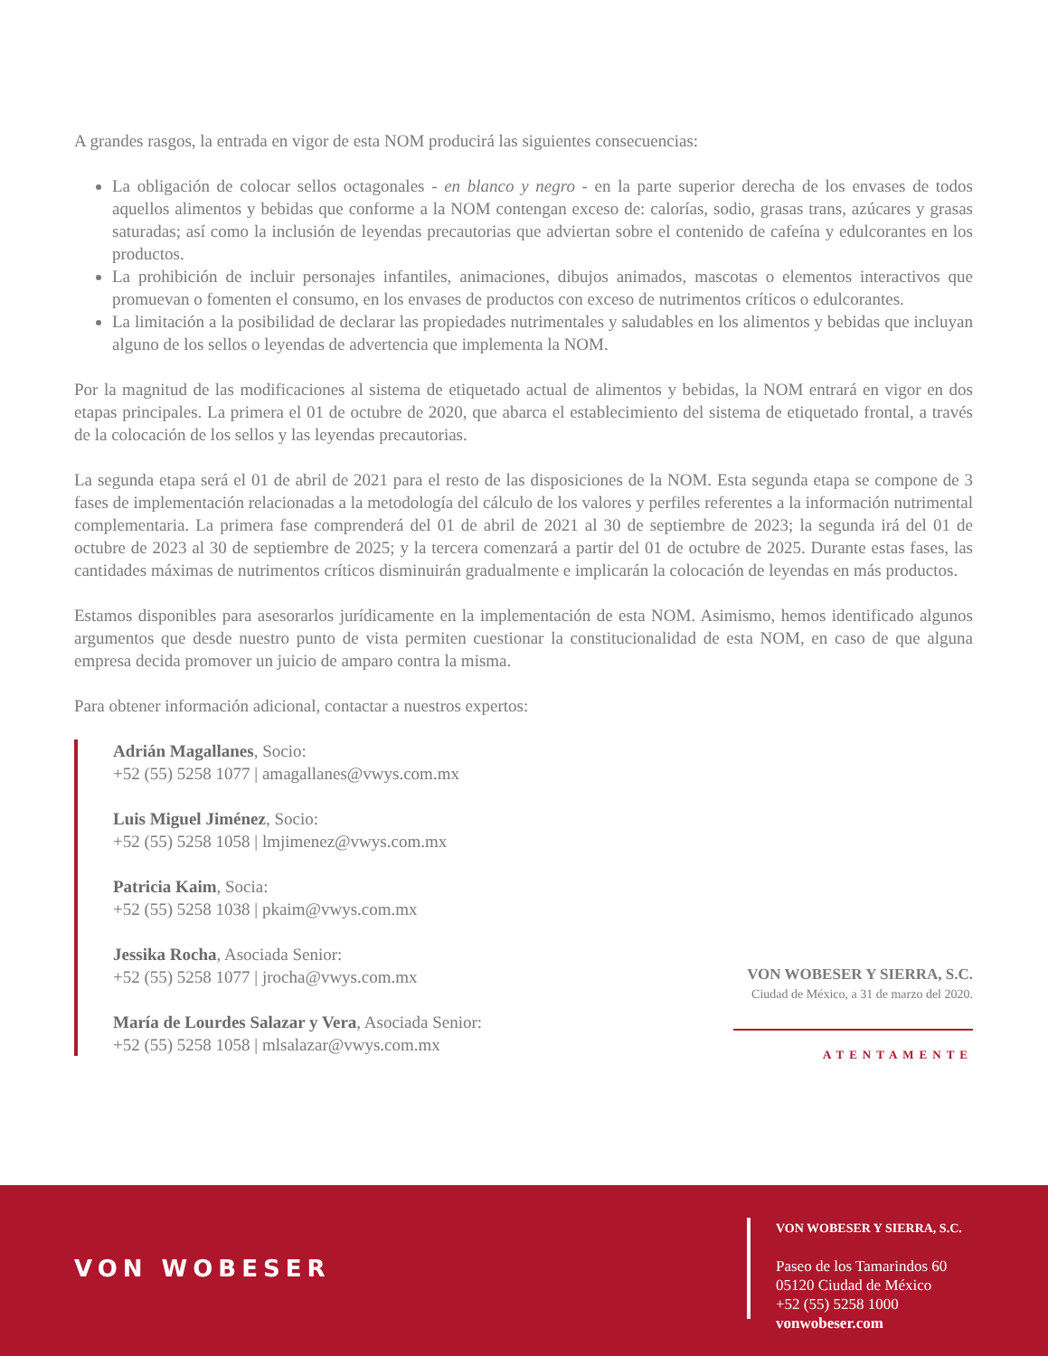A grandes rasgos, la entrada en vigor de esta NOM producirá las siguientes consecuencias:
La obligación de colocar sellos octagonales - en blanco y negro - en la parte superior derecha de los envases de todos aquellos alimentos y bebidas que conforme a la NOM contengan exceso de: calorías, sodio, grasas trans, azúcares y grasas saturadas; así como la inclusión de leyendas precautorias que adviertan sobre el contenido de cafeína y edulcorantes en los productos.
La prohibición de incluir personajes infantiles, animaciones, dibujos animados, mascotas o elementos interactivos que promuevan o fomenten el consumo, en los envases de productos con exceso de nutrimentos críticos o edulcorantes.
La limitación a la posibilidad de declarar las propiedades nutrimentales y saludables en los alimentos y bebidas que incluyan alguno de los sellos o leyendas de advertencia que implementa la NOM.
Por la magnitud de las modificaciones al sistema de etiquetado actual de alimentos y bebidas, la NOM entrará en vigor en dos etapas principales. La primera el 01 de octubre de 2020, que abarca el establecimiento del sistema de etiquetado frontal, a través de la colocación de los sellos y las leyendas precautorias.
La segunda etapa será el 01 de abril de 2021 para el resto de las disposiciones de la NOM. Esta segunda etapa se compone de 3 fases de implementación relacionadas a la metodología del cálculo de los valores y perfiles referentes a la información nutrimental complementaria. La primera fase comprenderá del 01 de abril de 2021 al 30 de septiembre de 2023; la segunda irá del 01 de octubre de 2023 al 30 de septiembre de 2025; y la tercera comenzará a partir del 01 de octubre de 2025. Durante estas fases, las cantidades máximas de nutrimentos críticos disminuirán gradualmente e implicarán la colocación de leyendas en más productos.
Estamos disponibles para asesorarlos jurídicamente en la implementación de esta NOM. Asimismo, hemos identificado algunos argumentos que desde nuestro punto de vista permiten cuestionar la constitucionalidad de esta NOM, en caso de que alguna empresa decida promover un juicio de amparo contra la misma.
Para obtener información adicional, contactar a nuestros expertos:
Adrián Magallanes, Socio:
+52 (55) 5258 1077 | amagallanes@vwys.com.mx
Luis Miguel Jiménez, Socio:
+52 (55) 5258 1058 | lmjimenez@vwys.com.mx
Patricia Kaim, Socia:
+52 (55) 5258 1038 | pkaim@vwys.com.mx
Jessika Rocha, Asociada Senior:
+52 (55) 5258 1077 | jrocha@vwys.com.mx
María de Lourdes Salazar y Vera, Asociada Senior:
+52 (55) 5258 1058 | mlsalazar@vwys.com.mx
VON WOBESER Y SIERRA, S.C.
Ciudad de México, a 31 de marzo del 2020.
ATENTAMENTE
VON WOBESER
VON WOBESER Y SIERRA, S.C.
Paseo de los Tamarindos 60
05120 Ciudad de México
+52 (55) 5258 1000
vonwobeser.com